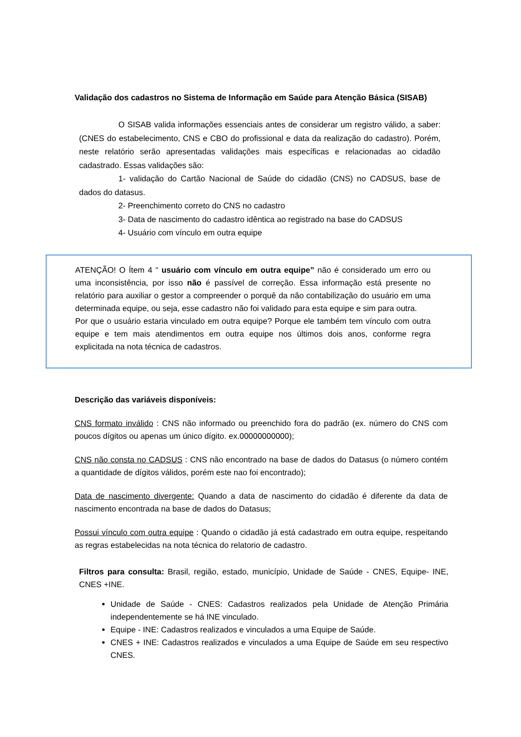Validação dos cadastros no Sistema de Informação em Saúde para Atenção Básica (SISAB)
O SISAB valida informações essenciais antes de considerar um registro válido, a saber: (CNES do estabelecimento, CNS e CBO do profissional e data da realização do cadastro). Porém, neste relatório serão apresentadas validações mais específicas e relacionadas ao cidadão cadastrado. Essas validações são:
1- validação do Cartão Nacional de Saúde do cidadão (CNS) no CADSUS, base de dados do datasus.
2- Preenchimento correto do CNS no cadastro
3- Data de nascimento do cadastro idêntica ao registrado na base do CADSUS
4- Usuário com vínculo em outra equipe
ATENÇÃO! O Ítem 4 “ usuário com vínculo em outra equipe” não é considerado um erro ou uma inconsistência, por isso não é passível de correção. Essa informação está presente no relatório para auxiliar o gestor a compreender o porquê da não contabilização do usuário em uma determinada equipe, ou seja, esse cadastro não foi validado para esta equipe e sim para outra.
Por que o usuário estaria vinculado em outra equipe? Porque ele também tem vínculo com outra equipe e tem mais atendimentos em outra equipe nos últimos dois anos, conforme regra explicitada na nota técnica de cadastros.
Descrição das variáveis disponíveis:
CNS formato inválido : CNS não informado ou preenchido fora do padrão (ex. número do CNS com poucos dígitos ou apenas um único dígito. ex.00000000000);
CNS não consta no CADSUS : CNS não encontrado na base de dados do Datasus (o número contém a quantidade de dígitos válidos, porém este nao foi encontrado);
Data de nascimento divergente: Quando a data de nascimento do cidadão é diferente da data de nascimento encontrada na base de dados do Datasus;
Possui vínculo com outra equipe : Quando o cidadão já está cadastrado em outra equipe, respeitando as regras estabelecidas na nota técnica do relatorio de cadastro.
Filtros para consulta: Brasil, região, estado, município, Unidade de Saúde - CNES, Equipe- INE, CNES +INE.
Unidade de Saúde - CNES: Cadastros realizados pela Unidade de Atenção Primária independentemente se há INE vinculado.
Equipe - INE: Cadastros realizados e vinculados a uma Equipe de Saúde.
CNES + INE: Cadastros realizados e vinculados a uma Equipe de Saúde em seu respectivo CNES.